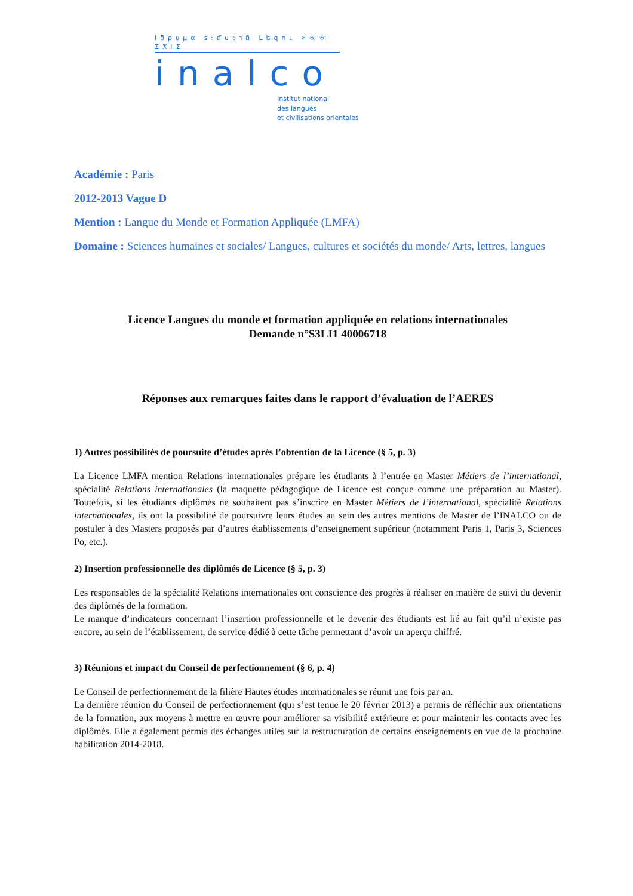Ιδρυμα ระดับชาติ Լեզու সভ্যতা ⵉⵅⵏⵉ
inalco
Institut national
des langues
et civilisations orientales
Académie : Paris
2012-2013 Vague D
Mention : Langue du Monde et Formation Appliquée (LMFA)
Domaine : Sciences humaines et sociales/ Langues, cultures et sociétés du monde/ Arts, lettres, langues
Licence Langues du monde et formation appliquée en relations internationales
Demande n°S3LI1 40006718
Réponses aux remarques faites dans le rapport d’évaluation de l’AERES
1) Autres possibilités de poursuite d’études après l’obtention de la Licence (§ 5, p. 3)
La Licence LMFA mention Relations internationales prépare les étudiants à l’entrée en Master Métiers de l’international, spécialité Relations internationales (la maquette pédagogique de Licence est conçue comme une préparation au Master). Toutefois, si les étudiants diplômés ne souhaitent pas s’inscrire en Master Métiers de l’international, spécialité Relations internationales, ils ont la possibilité de poursuivre leurs études au sein des autres mentions de Master de l’INALCO ou de postuler à des Masters proposés par d’autres établissements d’enseignement supérieur (notamment Paris 1, Paris 3, Sciences Po, etc.).
2) Insertion professionnelle des diplômés de Licence (§ 5, p. 3)
Les responsables de la spécialité Relations internationales ont conscience des progrès à réaliser en matière de suivi du devenir des diplômés de la formation.
Le manque d’indicateurs concernant l’insertion professionnelle et le devenir des étudiants est lié au fait qu’il n’existe pas encore, au sein de l’établissement, de service dédié à cette tâche permettant d’avoir un aperçu chiffré.
3) Réunions et impact du Conseil de perfectionnement (§ 6, p. 4)
Le Conseil de perfectionnement de la filière Hautes études internationales se réunit une fois par an.
La dernière réunion du Conseil de perfectionnement (qui s’est tenue le 20 février 2013) a permis de réfléchir aux orientations de la formation, aux moyens à mettre en œuvre pour améliorer sa visibilité extérieure et pour maintenir les contacts avec les diplômés. Elle a également permis des échanges utiles sur la restructuration de certains enseignements en vue de la prochaine habilitation 2014-2018.